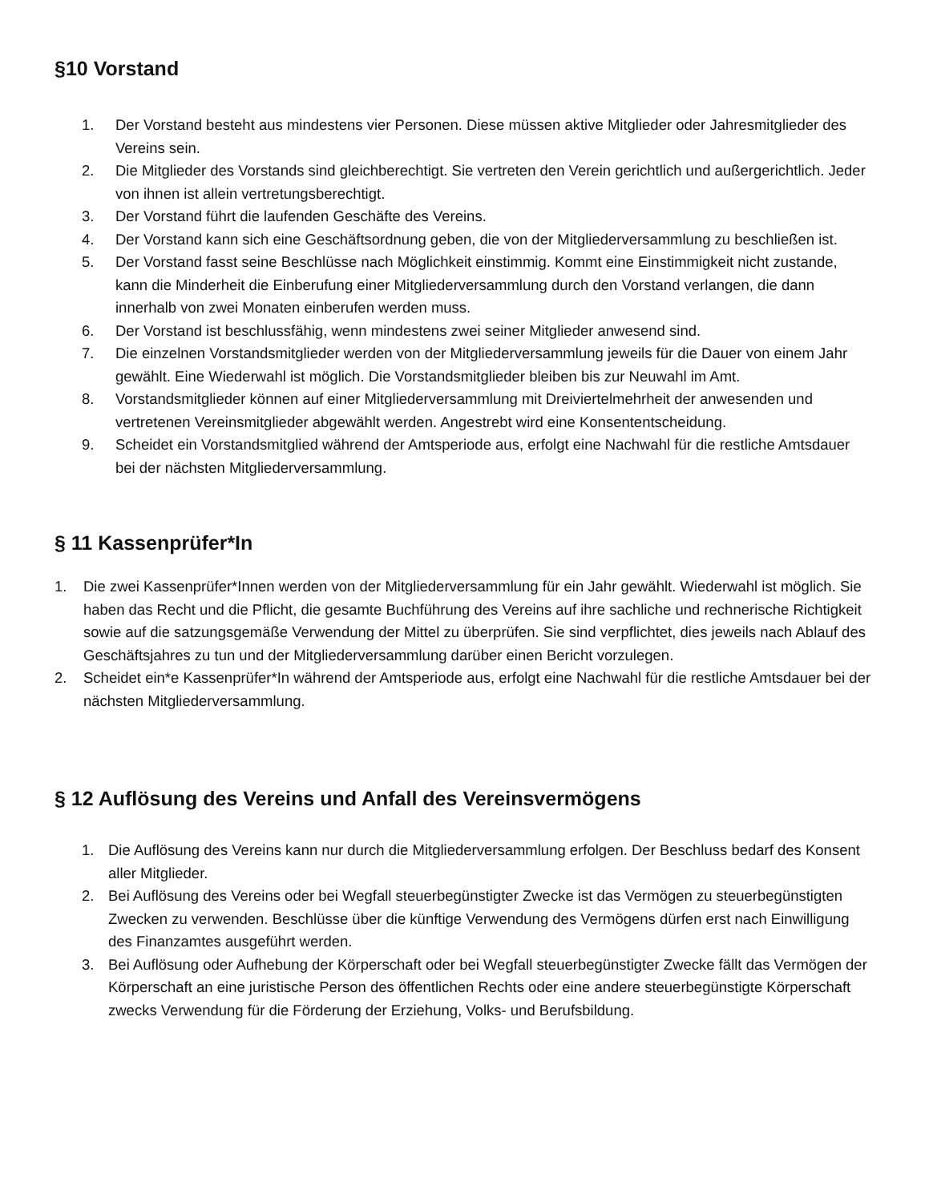§10 Vorstand
1. Der Vorstand besteht aus mindestens vier Personen. Diese müssen aktive Mitglieder oder Jahresmitglieder des Vereins sein.
2. Die Mitglieder des Vorstands sind gleichberechtigt. Sie vertreten den Verein gerichtlich und außergerichtlich. Jeder von ihnen ist allein vertretungsberechtigt.
3. Der Vorstand führt die laufenden Geschäfte des Vereins.
4. Der Vorstand kann sich eine Geschäftsordnung geben, die von der Mitgliederversammlung zu beschließen ist.
5. Der Vorstand fasst seine Beschlüsse nach Möglichkeit einstimmig. Kommt eine Einstimmigkeit nicht zustande, kann die Minderheit die Einberufung einer Mitgliederversammlung durch den Vorstand verlangen, die dann innerhalb von zwei Monaten einberufen werden muss.
6. Der Vorstand ist beschlussfähig, wenn mindestens zwei seiner Mitglieder anwesend sind.
7. Die einzelnen Vorstandsmitglieder werden von der Mitgliederversammlung jeweils für die Dauer von einem Jahr gewählt. Eine Wiederwahl ist möglich. Die Vorstandsmitglieder bleiben bis zur Neuwahl im Amt.
8. Vorstandsmitglieder können auf einer Mitgliederversammlung mit Dreiviertelmehrheit der anwesenden und vertretenen Vereinsmitglieder abgewählt werden. Angestrebt wird eine Konsententscheidung.
9. Scheidet ein Vorstandsmitglied während der Amtsperiode aus, erfolgt eine Nachwahl für die restliche Amtsdauer bei der nächsten Mitgliederversammlung.
§ 11 Kassenprüfer*In
1. Die zwei Kassenprüfer*Innen werden von der Mitgliederversammlung für ein Jahr gewählt. Wiederwahl ist möglich. Sie haben das Recht und die Pflicht, die gesamte Buchführung des Vereins auf ihre sachliche und rechnerische Richtigkeit sowie auf die satzungsgemäße Verwendung der Mittel zu überprüfen. Sie sind verpflichtet, dies jeweils nach Ablauf des Geschäftsjahres zu tun und der Mitgliederversammlung darüber einen Bericht vorzulegen.
2. Scheidet ein*e Kassenprüfer*In während der Amtsperiode aus, erfolgt eine Nachwahl für die restliche Amtsdauer bei der nächsten Mitgliederversammlung.
§ 12 Auflösung des Vereins und Anfall des Vereinsvermögens
1. Die Auflösung des Vereins kann nur durch die Mitgliederversammlung erfolgen. Der Beschluss bedarf des Konsent aller Mitglieder.
2. Bei Auflösung des Vereins oder bei Wegfall steuerbegünstigter Zwecke ist das Vermögen zu steuerbegünstigten Zwecken zu verwenden. Beschlüsse über die künftige Verwendung des Vermögens dürfen erst nach Einwilligung des Finanzamtes ausgeführt werden.
3. Bei Auflösung oder Aufhebung der Körperschaft oder bei Wegfall steuerbegünstigter Zwecke fällt das Vermögen der Körperschaft an eine juristische Person des öffentlichen Rechts oder eine andere steuerbegünstigte Körperschaft zwecks Verwendung für die Förderung der Erziehung, Volks- und Berufsbildung.